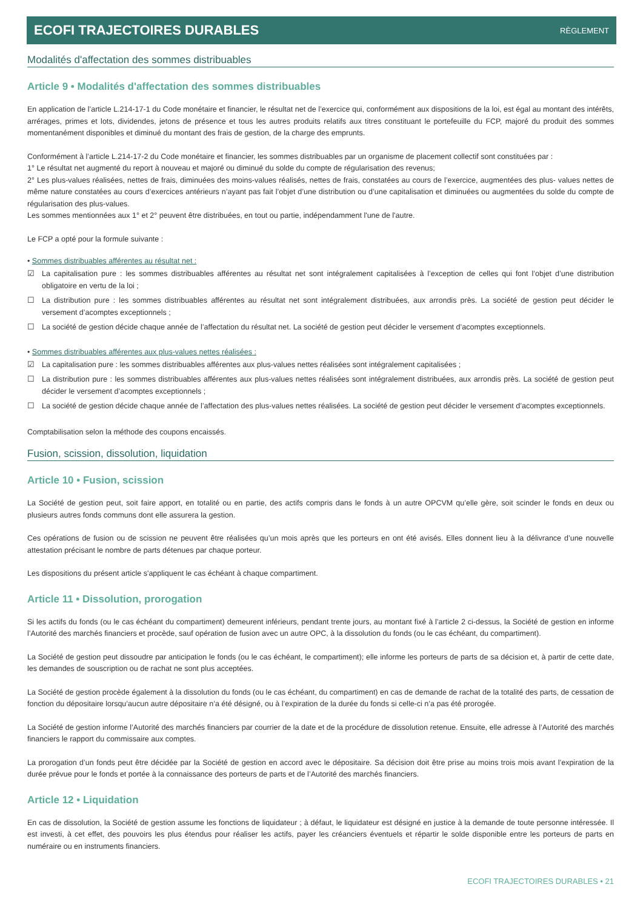ECOFI TRAJECTOIRES DURABLES RÈGLEMENT
Modalités d'affectation des sommes distribuables
Article 9 • Modalités d'affectation des sommes distribuables
En application de l’article L.214-17-1 du Code monétaire et financier, le résultat net de l’exercice qui, conformément aux dispositions de la loi, est égal au montant des intérêts, arrérages, primes et lots, dividendes, jetons de présence et tous les autres produits relatifs aux titres constituant le portefeuille du FCP, majoré du produit des sommes momentanément disponibles et diminué du montant des frais de gestion, de la charge des emprunts.
Conformément à l’article L.214-17-2 du Code monétaire et financier, les sommes distribuables par un organisme de placement collectif sont constituées par :
1° Le résultat net augmenté du report à nouveau et majoré ou diminué du solde du compte de régularisation des revenus;
2° Les plus-values réalisées, nettes de frais, diminuées des moins-values réalisés, nettes de frais, constatées au cours de l’exercice, augmentées des plus- values nettes de même nature constatées au cours d’exercices antérieurs n’ayant pas fait l’objet d’une distribution ou d’une capitalisation et diminuées ou augmentées du solde du compte de régularisation des plus-values.
Les sommes mentionnées aux 1° et 2° peuvent être distribuées, en tout ou partie, indépendamment l'une de l'autre.
Le FCP a opté pour la formule suivante :
• Sommes distribuables afférentes au résultat net :
☑ La capitalisation pure : les sommes distribuables afférentes au résultat net sont intégralement capitalisées à l’exception de celles qui font l’objet d’une distribution obligatoire en vertu de la loi ;
☐ La distribution pure : les sommes distribuables afférentes au résultat net sont intégralement distribuées, aux arrondis près. La société de gestion peut décider le versement d’acomptes exceptionnels ;
☐ La société de gestion décide chaque année de l’affectation du résultat net. La société de gestion peut décider le versement d’acomptes exceptionnels.
• Sommes distribuables afférentes aux plus-values nettes réalisées :
☑ La capitalisation pure : les sommes distribuables afférentes aux plus-values nettes réalisées sont intégralement capitalisées ;
☐ La distribution pure : les sommes distribuables afférentes aux plus-values nettes réalisées sont intégralement distribuées, aux arrondis près. La société de gestion peut décider le versement d’acomptes exceptionnels ;
☐ La société de gestion décide chaque année de l’affectation des plus-values nettes réalisées. La société de gestion peut décider le versement d’acomptes exceptionnels.
Comptabilisation selon la méthode des coupons encaissés.
Fusion, scission, dissolution, liquidation
Article 10 • Fusion, scission
La Société de gestion peut, soit faire apport, en totalité ou en partie, des actifs compris dans le fonds à un autre OPCVM qu’elle gère, soit scinder le fonds en deux ou plusieurs autres fonds communs dont elle assurera la gestion.
Ces opérations de fusion ou de scission ne peuvent être réalisées qu’un mois après que les porteurs en ont été avisés. Elles donnent lieu à la délivrance d’une nouvelle attestation précisant le nombre de parts détenues par chaque porteur.
Les dispositions du présent article s'appliquent le cas échéant à chaque compartiment.
Article 11 • Dissolution, prorogation
Si les actifs du fonds (ou le cas échéant du compartiment) demeurent inférieurs, pendant trente jours, au montant fixé à l’article 2 ci-dessus, la Société de gestion en informe l’Autorité des marchés financiers et procède, sauf opération de fusion avec un autre OPC, à la dissolution du fonds (ou le cas échéant, du compartiment).
La Société de gestion peut dissoudre par anticipation le fonds (ou le cas échéant, le compartiment); elle informe les porteurs de parts de sa décision et, à partir de cette date, les demandes de souscription ou de rachat ne sont plus acceptées.
La Société de gestion procède également à la dissolution du fonds (ou le cas échéant, du compartiment) en cas de demande de rachat de la totalité des parts, de cessation de fonction du dépositaire lorsqu’aucun autre dépositaire n’a été désigné, ou à l’expiration de la durée du fonds si celle-ci n’a pas été prorogée.
La Société de gestion informe l’Autorité des marchés financiers par courrier de la date et de la procédure de dissolution retenue. Ensuite, elle adresse à l’Autorité des marchés financiers le rapport du commissaire aux comptes.
La prorogation d’un fonds peut être décidée par la Société de gestion en accord avec le dépositaire. Sa décision doit être prise au moins trois mois avant l’expiration de la durée prévue pour le fonds et portée à la connaissance des porteurs de parts et de l’Autorité des marchés financiers.
Article 12 • Liquidation
En cas de dissolution, la Société de gestion assume les fonctions de liquidateur ; à défaut, le liquidateur est désigné en justice à la demande de toute personne intéressée. Il est investi, à cet effet, des pouvoirs les plus étendus pour réaliser les actifs, payer les créanciers éventuels et répartir le solde disponible entre les porteurs de parts en numéraire ou en instruments financiers.
ECOFI TRAJECTOIRES DURABLES • 21